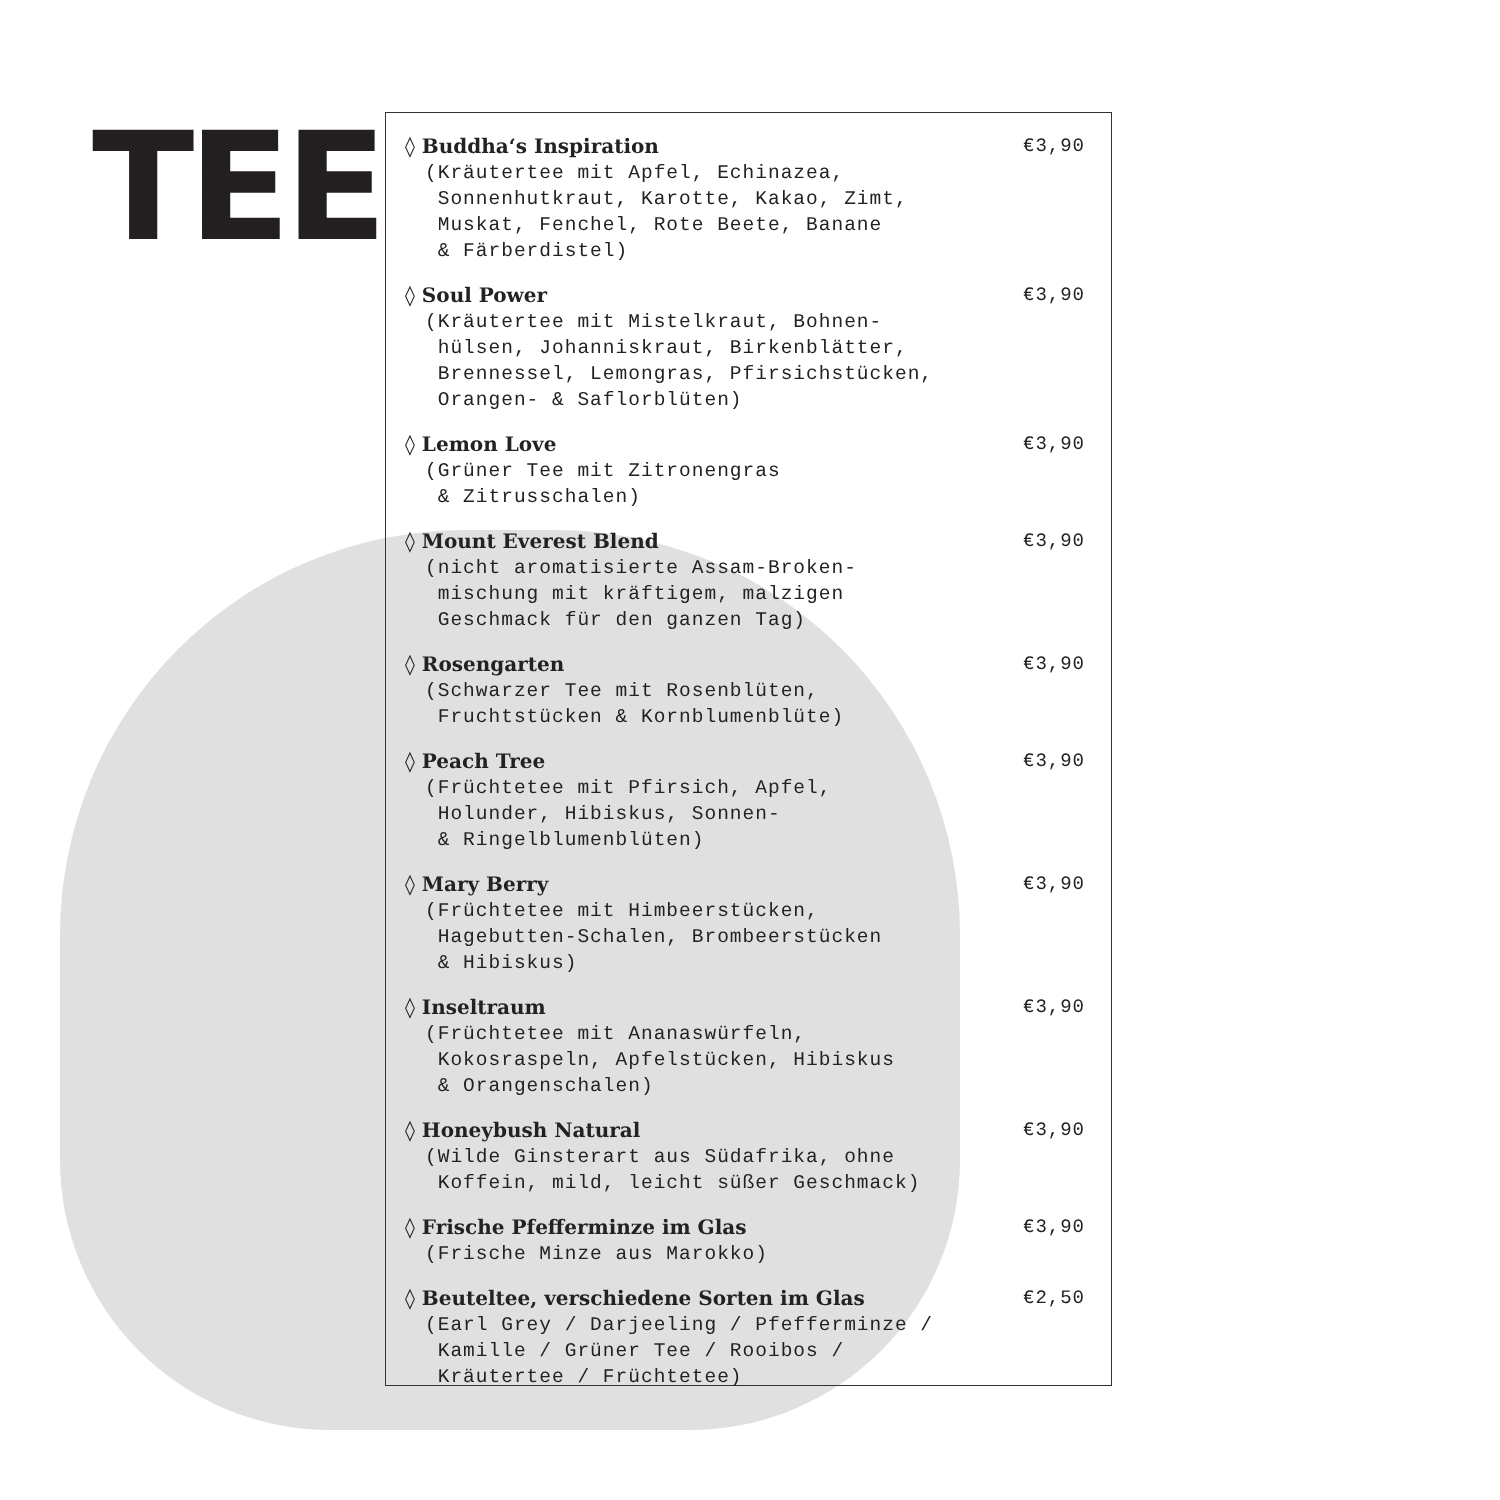TEE
◊ Buddha‘s Inspiration €3,90
(Kräutertee mit Apfel, Echinazea, Sonnenhutkraut, Karotte, Kakao, Zimt, Muskat, Fenchel, Rote Beete, Banane & Färberdistel)
◊ Soul Power €3,90
(Kräutertee mit Mistelkraut, Bohnen- hülsen, Johanniskraut, Birkenblätter, Brennessel, Lemongras, Pfirsichstücken, Orangen- & Saflorblüten)
◊ Lemon Love €3,90
(Grüner Tee mit Zitronengras & Zitrusschalen)
◊ Mount Everest Blend €3,90
(nicht aromatisierte Assam-Broken- mischung mit kräftigem, malzigen Geschmack für den ganzen Tag)
◊ Rosengarten €3,90
(Schwarzer Tee mit Rosenblüten, Fruchtstücken & Kornblumenblüte)
◊ Peach Tree €3,90
(Früchtetee mit Pfirsich, Apfel, Holunder, Hibiskus, Sonnen- & Ringelblumenblüten)
◊ Mary Berry €3,90
(Früchtetee mit Himbeerstücken, Hagebutten-Schalen, Brombeerstücken & Hibiskus)
◊ Inseltraum €3,90
(Früchtetee mit Ananaswürfeln, Kokosraspeln, Apfelstücken, Hibiskus & Orangenschalen)
◊ Honeybush Natural €3,90
(Wilde Ginsterart aus Südafrika, ohne Koffein, mild, leicht süßer Geschmack)
◊ Frische Pfefferminze im Glas €3,90
(Frische Minze aus Marokko)
◊ Beuteltee, verschiedene Sorten im Glas €2,50
(Earl Grey / Darjeeling / Pfefferminze / Kamille / Grüner Tee / Rooibos / Kräutertee / Früchtetee)